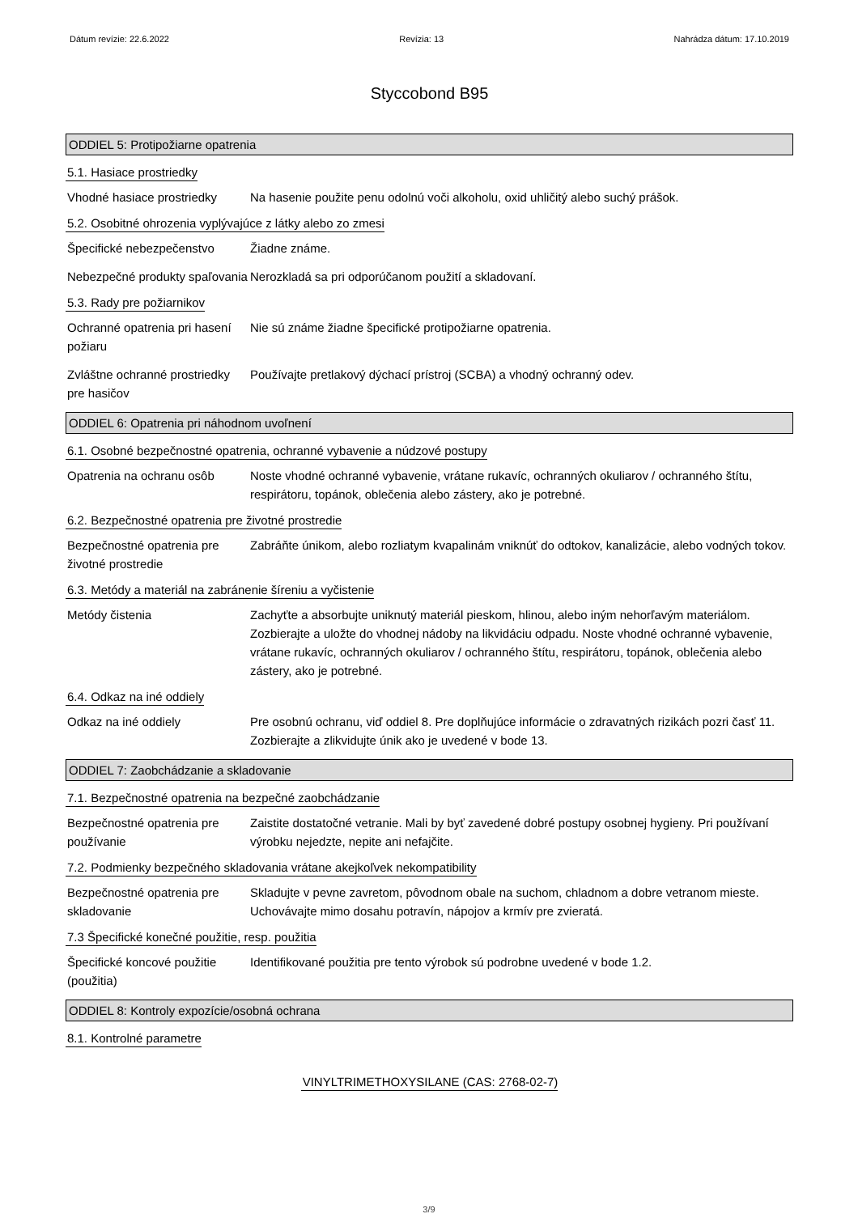Dátum revízie: 22.6.2022 Revízia: 13 Nahrádza dátum: 17.10.2019
Styccobond B95
ODDIEL 5: Protipožiarne opatrenia
5.1. Hasiace prostriedky
Vhodné hasiace prostriedky
Na hasenie použite penu odolnú voči alkoholu, oxid uhličitý alebo suchý prášok.
5.2. Osobitné ohrozenia vyplývajúce z látky alebo zo zmesi
Špecifické nebezpečenstvo Žiadne známe.
Nebezpečné produkty spaľovania
Nerozkladá sa pri odporúčanom použití a skladovaní.
5.3. Rady pre požiarnikov
Ochranné opatrenia pri hasení požiaru
Nie sú známe žiadne špecifické protipožiarne opatrenia.
Zvláštne ochranné prostriedky pre hasičov
Používajte pretlakový dýchací prístroj (SCBA) a vhodný ochranný odev.
ODDIEL 6: Opatrenia pri náhodnom uvoľnení
6.1. Osobné bezpečnostné opatrenia, ochranné vybavenie a núdzové postupy
Opatrenia na ochranu osôb Noste vhodné ochranné vybavenie, vrátane rukavíc, ochranných okuliarov / ochranného štítu, respirátoru, topánok, oblečenia alebo zástery, ako je potrebné.
6.2. Bezpečnostné opatrenia pre životné prostredie
Bezpečnostné opatrenia pre životné prostredie
Zabráňte únikom, alebo rozliatym kvapalinám vniknúť do odtokov, kanalizácie, alebo vodných tokov.
6.3. Metódy a materiál na zabránenie šíreniu a vyčistenie
Metódy čistenia Zachyťte a absorbujte uniknutý materiál pieskom, hlinou, alebo iným nehorľavým materiálom. Zozbierajte a uložte do vhodnej nádoby na likvidáciu odpadu. Noste vhodné ochranné vybavenie, vrátane rukavíc, ochranných okuliarov / ochranného štítu, respirátoru, topánok, oblečenia alebo zástery, ako je potrebné.
6.4. Odkaz na iné oddiely
Odkaz na iné oddiely Pre osobnú ochranu, viď oddiel 8. Pre doplňujúce informácie o zdravatných rizikách pozri časť 11. Zozbierajte a zlikvidujte únik ako je uvedené v bode 13.
ODDIEL 7: Zaobchádzanie a skladovanie
7.1. Bezpečnostné opatrenia na bezpečné zaobchádzanie
Bezpečnostné opatrenia pre používanie
Zaistite dostatočné vetranie. Mali by byť zavedené dobré postupy osobnej hygieny. Pri používaní výrobku nejedzte, nepite ani nefajčite.
7.2. Podmienky bezpečného skladovania vrátane akejkoľvek nekompatibility
Bezpečnostné opatrenia pre skladovanie
Skladujte v pevne zavretom, pôvodnom obale na suchom, chladnom a dobre vetranom mieste. Uchovávajte mimo dosahu potravín, nápojov a krmív pre zvieratá.
7.3 Špecifické konečné použitie, resp. použitia
Špecifické koncové použitie (použitia)
Identifikované použitia pre tento výrobok sú podrobne uvedené v bode 1.2.
ODDIEL 8: Kontroly expozície/osobná ochrana
8.1. Kontrolné parametre
VINYLTRIMETHOXYSILANE (CAS: 2768-02-7)
3/9